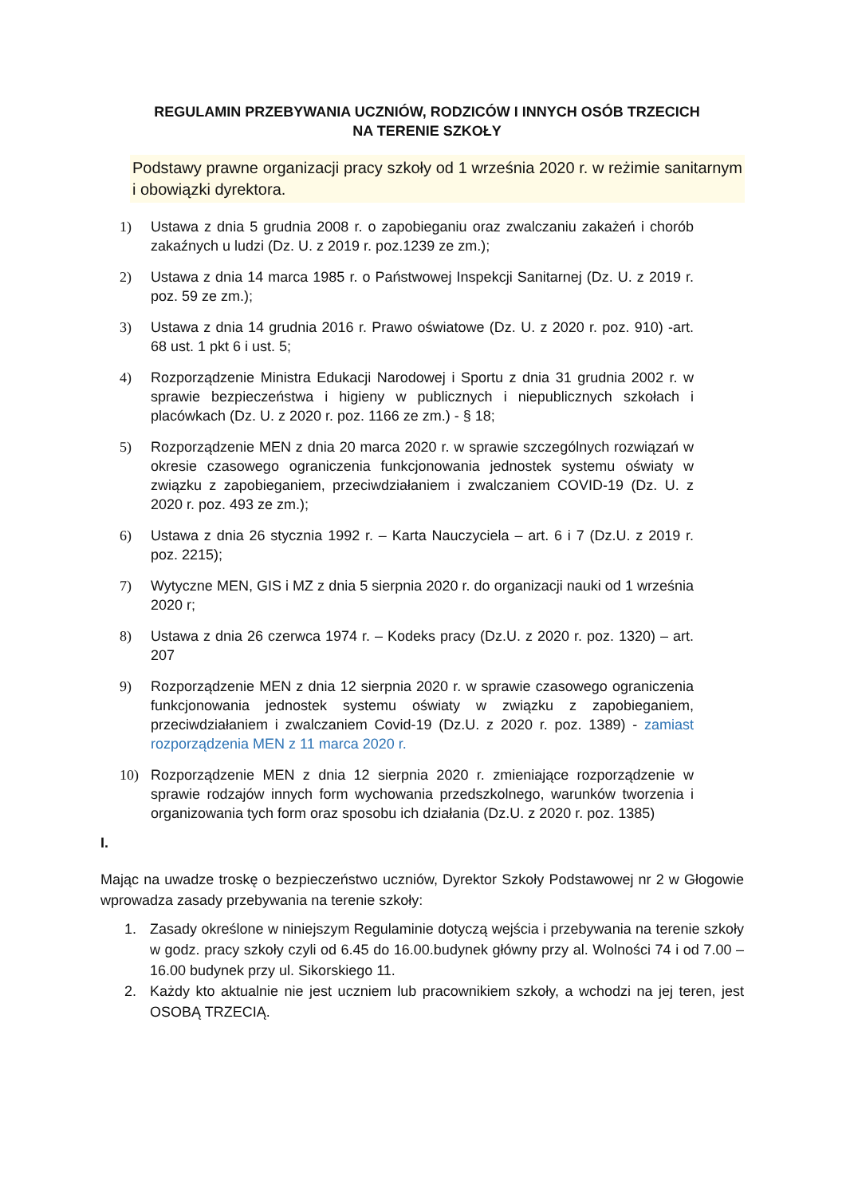REGULAMIN PRZEBYWANIA UCZNIÓW, RODZICÓW I INNYCH OSÓB TRZECICH
NA TERENIE SZKOŁY
Podstawy prawne organizacji pracy szkoły od 1 września 2020 r. w reżimie sanitarnym i obowiązki dyrektora.
1) Ustawa z dnia 5 grudnia 2008 r. o zapobieganiu oraz zwalczaniu zakażeń i chorób zakaźnych u ludzi (Dz. U. z 2019 r. poz.1239 ze zm.);
2) Ustawa z dnia 14 marca 1985 r. o Państwowej Inspekcji Sanitarnej (Dz. U. z 2019 r. poz. 59 ze zm.);
3) Ustawa z dnia 14 grudnia 2016 r. Prawo oświatowe (Dz. U. z 2020 r. poz. 910) -art. 68 ust. 1 pkt 6 i ust. 5;
4) Rozporządzenie Ministra Edukacji Narodowej i Sportu z dnia 31 grudnia 2002 r. w sprawie bezpieczeństwa i higieny w publicznych i niepublicznych szkołach i placówkach (Dz. U. z 2020 r. poz. 1166 ze zm.) - § 18;
5) Rozporządzenie MEN z dnia 20 marca 2020 r. w sprawie szczególnych rozwiązań w okresie czasowego ograniczenia funkcjonowania jednostek systemu oświaty w związku z zapobieganiem, przeciwdziałaniem i zwalczaniem COVID-19 (Dz. U. z 2020 r. poz. 493 ze zm.);
6) Ustawa z dnia 26 stycznia 1992 r. – Karta Nauczyciela – art. 6 i 7 (Dz.U. z 2019 r. poz. 2215);
7) Wytyczne MEN, GIS i MZ z dnia 5 sierpnia 2020 r. do organizacji nauki od 1 września 2020 r;
8) Ustawa z dnia 26 czerwca 1974 r. – Kodeks pracy (Dz.U. z 2020 r. poz. 1320) – art. 207
9) Rozporządzenie MEN z dnia 12 sierpnia 2020 r. w sprawie czasowego ograniczenia funkcjonowania jednostek systemu oświaty w związku z zapobieganiem, przeciwdziałaniem i zwalczaniem Covid-19 (Dz.U. z 2020 r. poz. 1389) - zamiast rozporządzenia MEN z 11 marca 2020 r.
10) Rozporządzenie MEN z dnia 12 sierpnia 2020 r. zmieniające rozporządzenie w sprawie rodzajów innych form wychowania przedszkolnego, warunków tworzenia i organizowania tych form oraz sposobu ich działania (Dz.U. z 2020 r. poz. 1385)
I.
Mając na uwadze troskę o bezpieczeństwo uczniów, Dyrektor Szkoły Podstawowej nr 2 w Głogowie wprowadza zasady przebywania na terenie szkoły:
1. Zasady określone w niniejszym Regulaminie dotyczą wejścia i przebywania na terenie szkoły w godz. pracy szkoły czyli od 6.45 do 16.00.budynek główny przy al. Wolności 74 i od 7.00 – 16.00 budynek przy ul. Sikorskiego 11.
2. Każdy kto aktualnie nie jest uczniem lub pracownikiem szkoły, a wchodzi na jej teren, jest OSOBĄ TRZECIĄ.